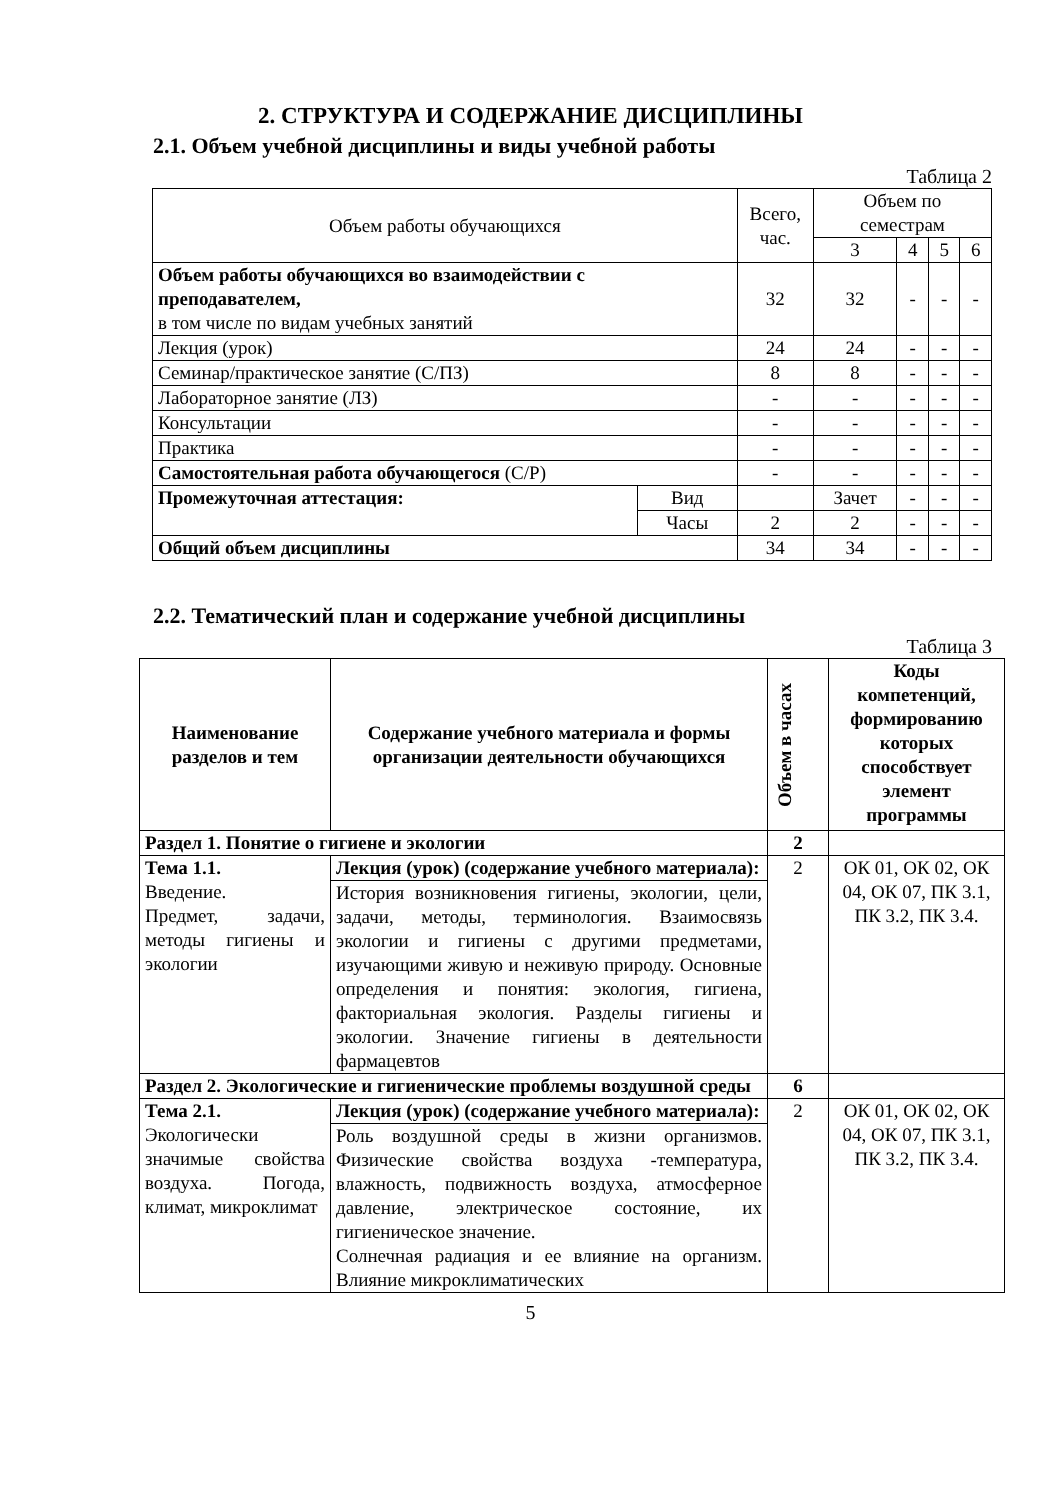2. СТРУКТУРА И СОДЕРЖАНИЕ ДИСЦИПЛИНЫ
2.1. Объем учебной дисциплины и виды учебной работы
Таблица 2
| Объем работы обучающихся | | Всего, час. | Объем по семестрам | | | |
| | | | 3 | 4 | 5 | 6 |
| Объем работы обучающихся во взаимодействии с преподавателем, в том числе по видам учебных занятий | | 32 | 32 | - | - | - |
| Лекция (урок) | | 24 | 24 | - | - | - |
| Семинар/практическое занятие (С/ПЗ) | | 8 | 8 | - | - | - |
| Лабораторное занятие (ЛЗ) | | - | - | - | - | - |
| Консультации | | - | - | - | - | - |
| Практика | | - | - | - | - | - |
| Самостоятельная работа обучающегося (С/Р) | | - | - | - | - | - |
| Промежуточная аттестация: | Вид | | Зачет | - | - | - |
| | Часы | 2 | 2 | - | - | - |
| Общий объем дисциплины | | 34 | 34 | - | - | - |
2.2. Тематический план и содержание учебной дисциплины
Таблица 3
| Наименование разделов и тем | Содержание учебного материала и формы организации деятельности обучающихся | Объем в часах | Коды компетенций, формированию которых способствует элемент программы |
| Раздел 1. Понятие о гигиене и экологии | | 2 | |
| Тема 1.1. Введение. Предмет, задачи, методы гигиены и экологии | Лекция (урок) (содержание учебного материала): | 2 | ОК 01, ОК 02, ОК 04, ОК 07, ПК 3.1, ПК 3.2, ПК 3.4. |
| | История возникновения гигиены, экологии, цели, задачи, методы, терминология. Взаимосвязь экологии и гигиены с другими предметами, изучающими живую и неживую природу. Основные определения и понятия: экология, гигиена, факториальная экология. Разделы гигиены и экологии. Значение гигиены в деятельности фармацевтов | | |
| Раздел 2. Экологические и гигиенические проблемы воздушной среды | | 6 | |
| Тема 2.1. Экологически значимые свойства воздуха. Погода, климат, микроклимат | Лекция (урок) (содержание учебного материала): | 2 | ОК 01, ОК 02, ОК 04, ОК 07, ПК 3.1, ПК 3.2, ПК 3.4. |
| | Роль воздушной среды в жизни организмов. Физические свойства воздуха -температура, влажность, подвижность воздуха, атмосферное давление, электрическое состояние, их гигиеническое значение. Солнечная радиация и ее влияние на организм. Влияние микроклиматических | | |
5